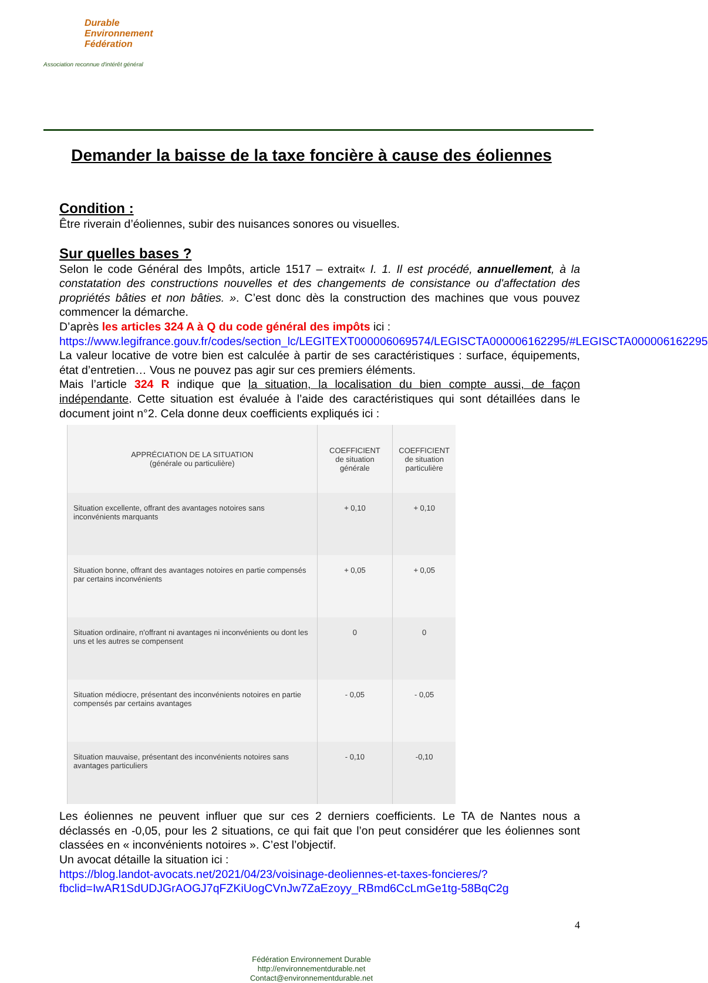Durable
Environnement
Fédération
Association reconnue d'intérêt général
Demander la baisse de la taxe foncière à cause des éoliennes
Condition :
Être riverain d’éoliennes, subir des nuisances sonores ou visuelles.
Sur quelles bases ?
Selon le code Général des Impôts, article 1517 – extrait« I. 1. Il est procédé, annuellement, à la constatation des constructions nouvelles et des changements de consistance ou d'affectation des propriétés bâties et non bâties. ». C’est donc dès la construction des machines que vous pouvez commencer la démarche.
D’après les articles 324 A à Q du code général des impôts ici :
https://www.legifrance.gouv.fr/codes/section_lc/LEGITEXT000006069574/LEGISCTA000006162295/#LEGISCTA000006162295
La valeur locative de votre bien est calculée à partir de ses caractéristiques : surface, équipements, état d’entretien… Vous ne pouvez pas agir sur ces premiers éléments.
Mais l’article 324 R indique que la situation, la localisation du bien compte aussi, de façon indépendante. Cette situation est évaluée à l’aide des caractéristiques qui sont détaillées dans le document joint n°2. Cela donne deux coefficients expliqués ici :
| APPRÉCIATION DE LA SITUATION (générale ou particulière) | COEFFICIENT de situation générale | COEFFICIENT de situation particulière |
| --- | --- | --- |
| Situation excellente, offrant des avantages notoires sans inconvénients marquants | + 0,10 | + 0,10 |
| Situation bonne, offrant des avantages notoires en partie compensés par certains inconvénients | + 0,05 | + 0,05 |
| Situation ordinaire, n'offrant ni avantages ni inconvénients ou dont les uns et les autres se compensent | 0 | 0 |
| Situation médiocre, présentant des inconvénients notoires en partie compensés par certains avantages | - 0,05 | - 0,05 |
| Situation mauvaise, présentant des inconvénients notoires sans avantages particuliers | - 0,10 | -0,10 |
Les éoliennes ne peuvent influer que sur ces 2 derniers coefficients. Le TA de Nantes nous a déclassés en -0,05, pour les 2 situations, ce qui fait que l’on peut considérer que les éoliennes sont classées en « inconvénients notoires ». C’est l’objectif.
Un avocat détaille la situation ici :
https://blog.landot-avocats.net/2021/04/23/voisinage-deoliennes-et-taxes-foncieres/?fbclid=IwAR1SdUDJGrAOGJ7qFZKiUogCVnJw7ZaEzoyy_RBmd6CcLmGe1tg-58BqC2g
4
Fédération Environnement Durable
http://environnementdurable.net
Contact@environnementdurable.net